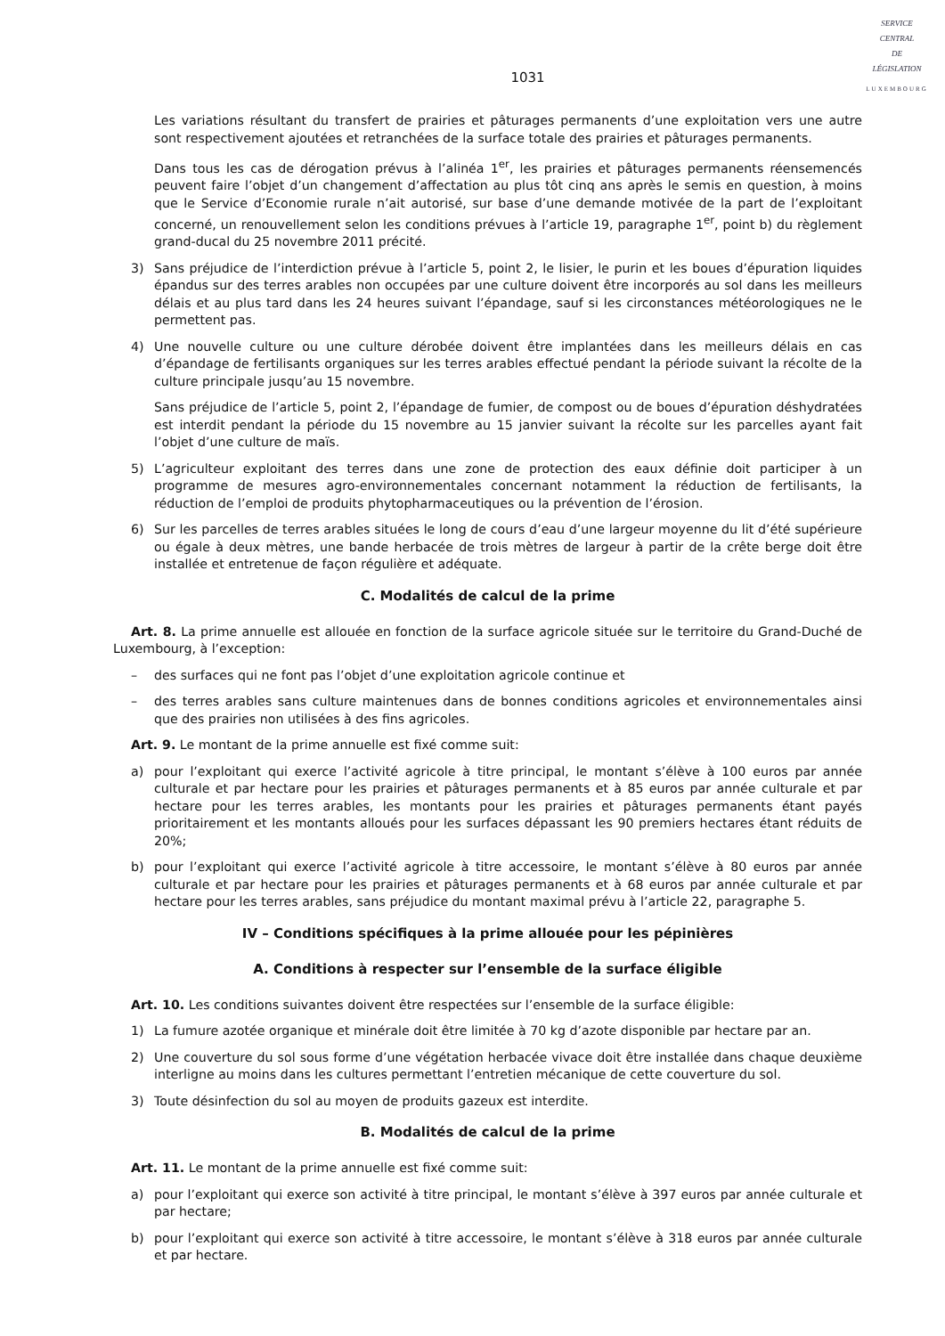SERVICE
CENTRAL
DE
LÉGISLATION
LUXEMBOURG
1031
Les variations résultant du transfert de prairies et pâturages permanents d’une exploitation vers une autre sont respectivement ajoutées et retranchées de la surface totale des prairies et pâturages permanents.
Dans tous les cas de dérogation prévus à l’alinéa 1<sup>er</sup>, les prairies et pâturages permanents réensemencés peuvent faire l’objet d’un changement d’affectation au plus tôt cinq ans après le semis en question, à moins que le Service d’Economie rurale n’ait autorisé, sur base d’une demande motivée de la part de l’exploitant concerné, un renouvellement selon les conditions prévues à l’article 19, paragraphe 1<sup>er</sup>, point b) du règlement grand-ducal du 25 novembre 2011 précité.
3) Sans préjudice de l’interdiction prévue à l’article 5, point 2, le lisier, le purin et les boues d’épuration liquides épandus sur des terres arables non occupées par une culture doivent être incorporés au sol dans les meilleurs délais et au plus tard dans les 24 heures suivant l’épandage, sauf si les circonstances météorologiques ne le permettent pas.
4) Une nouvelle culture ou une culture dérobée doivent être implantées dans les meilleurs délais en cas d’épandage de fertilisants organiques sur les terres arables effectué pendant la période suivant la récolte de la culture principale jusqu’au 15 novembre.
Sans préjudice de l’article 5, point 2, l’épandage de fumier, de compost ou de boues d’épuration déshydratées est interdit pendant la période du 15 novembre au 15 janvier suivant la récolte sur les parcelles ayant fait l’objet d’une culture de maïs.
5) L’agriculteur exploitant des terres dans une zone de protection des eaux définie doit participer à un programme de mesures agro-environnementales concernant notamment la réduction de fertilisants, la réduction de l’emploi de produits phytopharmaceutiques ou la prévention de l’érosion.
6) Sur les parcelles de terres arables situées le long de cours d’eau d’une largeur moyenne du lit d’été supérieure ou égale à deux mètres, une bande herbacée de trois mètres de largeur à partir de la crête berge doit être installée et entretenue de façon régulière et adéquate.
C. Modalités de calcul de la prime
Art. 8. La prime annuelle est allouée en fonction de la surface agricole située sur le territoire du Grand-Duché de Luxembourg, à l’exception:
– des surfaces qui ne font pas l’objet d’une exploitation agricole continue et
– des terres arables sans culture maintenues dans de bonnes conditions agricoles et environnementales ainsi que des prairies non utilisées à des fins agricoles.
Art. 9. Le montant de la prime annuelle est fixé comme suit:
a) pour l’exploitant qui exerce l’activité agricole à titre principal, le montant s’élève à 100 euros par année culturale et par hectare pour les prairies et pâturages permanents et à 85 euros par année culturale et par hectare pour les terres arables, les montants pour les prairies et pâturages permanents étant payés prioritairement et les montants alloués pour les surfaces dépassant les 90 premiers hectares étant réduits de 20%;
b) pour l’exploitant qui exerce l’activité agricole à titre accessoire, le montant s’élève à 80 euros par année culturale et par hectare pour les prairies et pâturages permanents et à 68 euros par année culturale et par hectare pour les terres arables, sans préjudice du montant maximal prévu à l’article 22, paragraphe 5.
IV – Conditions spécifiques à la prime allouée pour les pépinières
A. Conditions à respecter sur l’ensemble de la surface éligible
Art. 10. Les conditions suivantes doivent être respectées sur l’ensemble de la surface éligible:
1) La fumure azotée organique et minérale doit être limitée à 70 kg d’azote disponible par hectare par an.
2) Une couverture du sol sous forme d’une végétation herbacée vivace doit être installée dans chaque deuxième interligne au moins dans les cultures permettant l’entretien mécanique de cette couverture du sol.
3) Toute désinfection du sol au moyen de produits gazeux est interdite.
B. Modalités de calcul de la prime
Art. 11. Le montant de la prime annuelle est fixé comme suit:
a) pour l’exploitant qui exerce son activité à titre principal, le montant s’élève à 397 euros par année culturale et par hectare;
b) pour l’exploitant qui exerce son activité à titre accessoire, le montant s’élève à 318 euros par année culturale et par hectare.